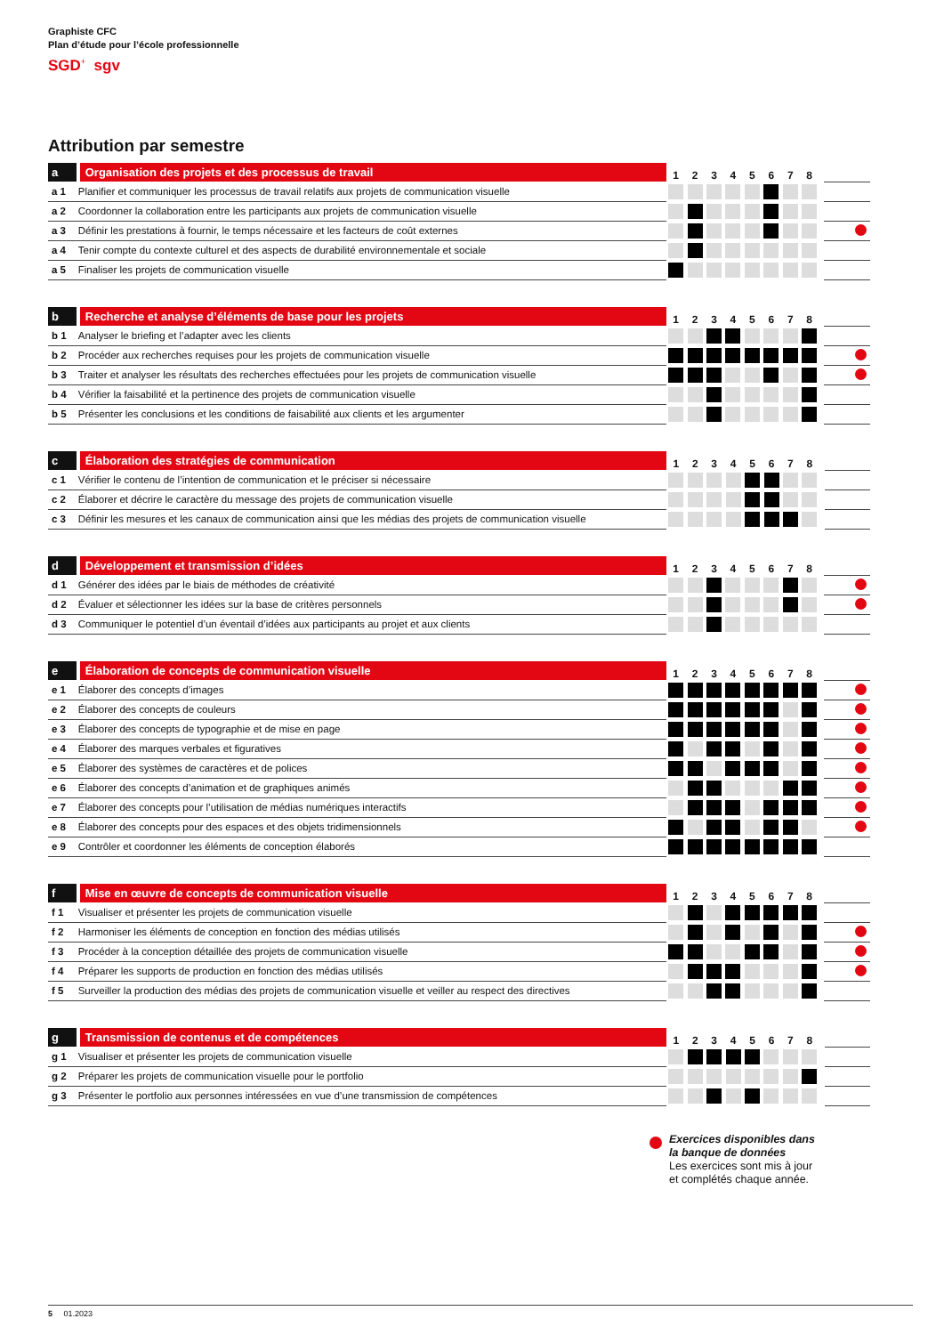Graphiste CFC
Plan d’étude pour l’école professionnelle
SGD<sup>+</sup> sgv
Attribution par semestre
| a | Organisation des projets et des processus de travail | 1 | 2 | 3 | 4 | 5 | 6 | 7 | 8 | | |
| --- | --- | --- | --- | --- | --- | --- | --- | --- | --- | --- | --- |
| a 1 | Planifier et communiquer les processus de travail relatifs aux projets de communication visuelle | | | | | | | | | | |
| a 2 | Coordonner la collaboration entre les participants aux projets de communication visuelle | | | | | | | | | | |
| a 3 | Définir les prestations à fournir, le temps nécessaire et les facteurs de coût externes | | | | | | | | | | |
| a 4 | Tenir compte du contexte culturel et des aspects de durabilité environnementale et sociale | | | | | | | | | | |
| a 5 | Finaliser les projets de communication visuelle | | | | | | | | | | |
| b | Recherche et analyse d’éléments de base pour les projets | 1 | 2 | 3 | 4 | 5 | 6 | 7 | 8 | | |
| --- | --- | --- | --- | --- | --- | --- | --- | --- | --- | --- | --- |
| b 1 | Analyser le briefing et l’adapter avec les clients | | | | | | | | | | |
| b 2 | Procéder aux recherches requises pour les projets de communication visuelle | | | | | | | | | | |
| b 3 | Traiter et analyser les résultats des recherches effectuées pour les projets de communication visuelle | | | | | | | | | | |
| b 4 | Vérifier la faisabilité et la pertinence des projets de communication visuelle | | | | | | | | | | |
| b 5 | Présenter les conclusions et les conditions de faisabilité aux clients et les argumenter | | | | | | | | | | |
| c | Élaboration des stratégies de communication | 1 | 2 | 3 | 4 | 5 | 6 | 7 | 8 | | |
| --- | --- | --- | --- | --- | --- | --- | --- | --- | --- | --- | --- |
| c 1 | Vérifier le contenu de l’intention de communication et le préciser si nécessaire | | | | | | | | | | |
| c 2 | Élaborer et décrire le caractère du message des projets de communication visuelle | | | | | | | | | | |
| c 3 | Définir les mesures et les canaux de communication ainsi que les médias des projets de communication visuelle | | | | | | | | | | |
| d | Développement et transmission d’idées | 1 | 2 | 3 | 4 | 5 | 6 | 7 | 8 | | |
| --- | --- | --- | --- | --- | --- | --- | --- | --- | --- | --- | --- |
| d 1 | Générer des idées par le biais de méthodes de créativité | | | | | | | | | | |
| d 2 | Évaluer et sélectionner les idées sur la base de critères personnels | | | | | | | | | | |
| d 3 | Communiquer le potentiel d’un éventail d’idées aux participants au projet et aux clients | | | | | | | | | | |
| e | Élaboration de concepts de communication visuelle | 1 | 2 | 3 | 4 | 5 | 6 | 7 | 8 | | |
| --- | --- | --- | --- | --- | --- | --- | --- | --- | --- | --- | --- |
| e 1 | Élaborer des concepts d’images | | | | | | | | | | |
| e 2 | Élaborer des concepts de couleurs | | | | | | | | | | |
| e 3 | Élaborer des concepts de typographie et de mise en page | | | | | | | | | | |
| e 4 | Élaborer des marques verbales et figuratives | | | | | | | | | | |
| e 5 | Élaborer des systèmes de caractères et de polices | | | | | | | | | | |
| e 6 | Élaborer des concepts d’animation et de graphiques animés | | | | | | | | | | |
| e 7 | Élaborer des concepts pour l’utilisation de médias numériques interactifs | | | | | | | | | | |
| e 8 | Élaborer des concepts pour des espaces et des objets tridimensionnels | | | | | | | | | | |
| e 9 | Contrôler et coordonner les éléments de conception élaborés | | | | | | | | | | |
| f | Mise en œuvre de concepts de communication visuelle | 1 | 2 | 3 | 4 | 5 | 6 | 7 | 8 | | |
| --- | --- | --- | --- | --- | --- | --- | --- | --- | --- | --- | --- |
| f 1 | Visualiser et présenter les projets de communication visuelle | | | | | | | | | | |
| f 2 | Harmoniser les éléments de conception en fonction des médias utilisés | | | | | | | | | | |
| f 3 | Procéder à la conception détaillée des projets de communication visuelle | | | | | | | | | | |
| f 4 | Préparer les supports de production en fonction des médias utilisés | | | | | | | | | | |
| f 5 | Surveiller la production des médias des projets de communication visuelle et veiller au respect des directives | | | | | | | | | | |
| g | Transmission de contenus et de compétences | 1 | 2 | 3 | 4 | 5 | 6 | 7 | 8 | | |
| --- | --- | --- | --- | --- | --- | --- | --- | --- | --- | --- | --- |
| g 1 | Visualiser et présenter les projets de communication visuelle | | | | | | | | | | |
| g 2 | Préparer les projets de communication visuelle pour le portfolio | | | | | | | | | | |
| g 3 | Présenter le portfolio aux personnes intéressées en vue d’une transmission de compétences | | | | | | | | | | |
Exercices disponibles dans
la banque de données
Les exercices sont mis à jour
et complétés chaque année.
5 01.2023